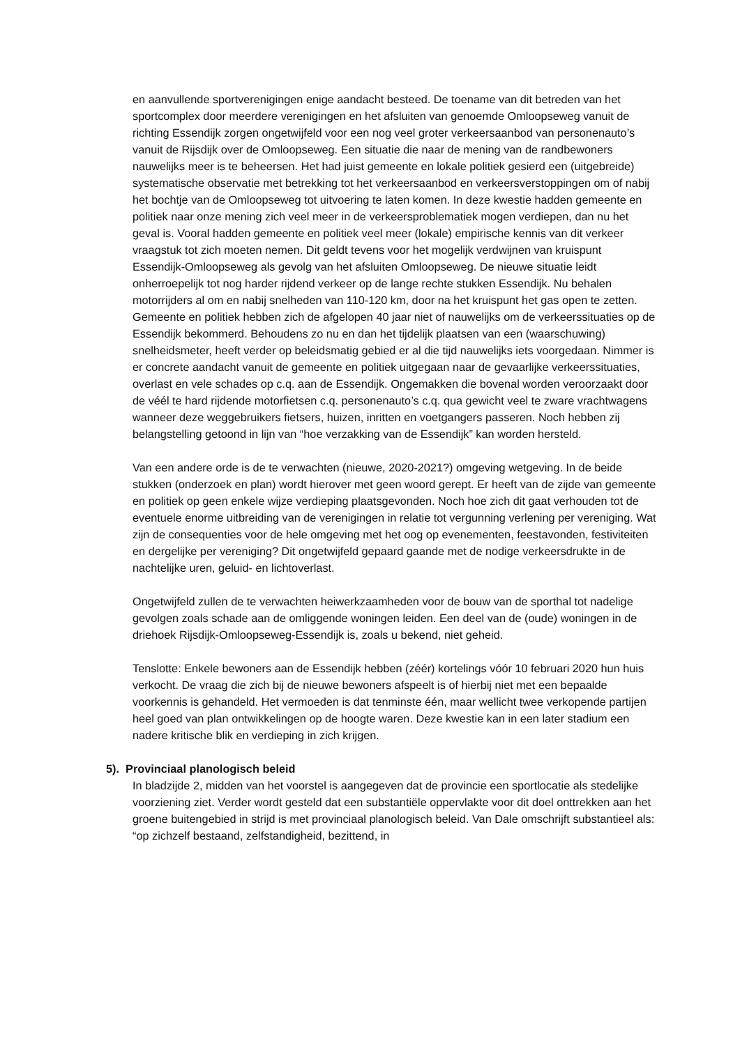en aanvullende sportverenigingen enige aandacht besteed. De toename van dit betreden van het sportcomplex door meerdere verenigingen en het afsluiten van genoemde Omloopseweg vanuit de richting Essendijk zorgen ongetwijfeld voor een nog veel groter verkeersaanbod van personenauto’s vanuit de Rijsdijk over de Omloopseweg. Een situatie die naar de mening van de randbewoners nauwelijks meer is te beheersen. Het had juist gemeente en lokale politiek gesierd een (uitgebreide) systematische observatie met betrekking tot het verkeersaanbod en verkeersverstoppingen om of nabij het bochtje van de Omloopseweg tot uitvoering te laten komen. In deze kwestie hadden gemeente en politiek naar onze mening zich veel meer in de verkeersproblematiek mogen verdiepen, dan nu het geval is. Vooral hadden gemeente en politiek veel meer (lokale) empirische kennis van dit verkeer vraagstuk tot zich moeten nemen. Dit geldt tevens voor het mogelijk verdwijnen van kruispunt Essendijk-Omloopseweg als gevolg van het afsluiten Omloopseweg. De nieuwe situatie leidt onherroepelijk tot nog harder rijdend verkeer op de lange rechte stukken Essendijk. Nu behalen motorrijders al om en nabij snelheden van 110-120 km, door na het kruispunt het gas open te zetten. Gemeente en politiek hebben zich de afgelopen 40 jaar niet of nauwelijks om de verkeerssituaties op de Essendijk bekommerd. Behoudens zo nu en dan het tijdelijk plaatsen van een (waarschuwing) snelheidsmeter, heeft verder op beleidsmatig gebied er al die tijd nauwelijks iets voorgedaan. Nimmer is er concrete aandacht vanuit de gemeente en politiek uitgegaan naar de gevaarlijke verkeerssituaties, overlast en vele schades op c.q. aan de Essendijk. Ongemakken die bovenal worden veroorzaakt door de véél te hard rijdende motorfietsen c.q. personenauto’s c.q. qua gewicht veel te zware vrachtwagens wanneer deze weggebruikers fietsers, huizen, inritten en voetgangers passeren. Noch hebben zij belangstelling getoond in lijn van “hoe verzakking van de Essendijk” kan worden hersteld.
Van een andere orde is de te verwachten (nieuwe, 2020-2021?) omgeving wetgeving. In de beide stukken (onderzoek en plan) wordt hierover met geen woord gerept. Er heeft van de zijde van gemeente en politiek op geen enkele wijze verdieping plaatsgevonden. Noch hoe zich dit gaat verhouden tot de eventuele enorme uitbreiding van de verenigingen in relatie tot vergunning verlening per vereniging. Wat zijn de consequenties voor de hele omgeving met het oog op evenementen, feestavonden, festiviteiten en dergelijke per vereniging? Dit ongetwijfeld gepaard gaande met de nodige verkeersdrukte in de nachtelijke uren, geluid- en lichtoverlast.
Ongetwijfeld zullen de te verwachten heiwerkzaamheden voor de bouw van de sporthal tot nadelige gevolgen zoals schade aan de omliggende woningen leiden. Een deel van de (oude) woningen in de driehoek Rijsdijk-Omloopseweg-Essendijk is, zoals u bekend, niet geheid.
Tenslotte: Enkele bewoners aan de Essendijk hebben (zéér) kortelings vóór 10 februari 2020 hun huis verkocht. De vraag die zich bij de nieuwe bewoners afspeelt is of hierbij niet met een bepaalde voorkennis is gehandeld. Het vermoeden is dat tenminste één, maar wellicht twee verkopende partijen heel goed van plan ontwikkelingen op de hoogte waren. Deze kwestie kan in een later stadium een nadere kritische blik en verdieping in zich krijgen.
5). Provinciaal planologisch beleid
In bladzijde 2, midden van het voorstel is aangegeven dat de provincie een sportlocatie als stedelijke voorziening ziet. Verder wordt gesteld dat een substantiële oppervlakte voor dit doel onttrekken aan het groene buitengebied in strijd is met provinciaal planologisch beleid. Van Dale omschrijft substantieel als: “op zichzelf bestaand, zelfstandigheid, bezittend, in